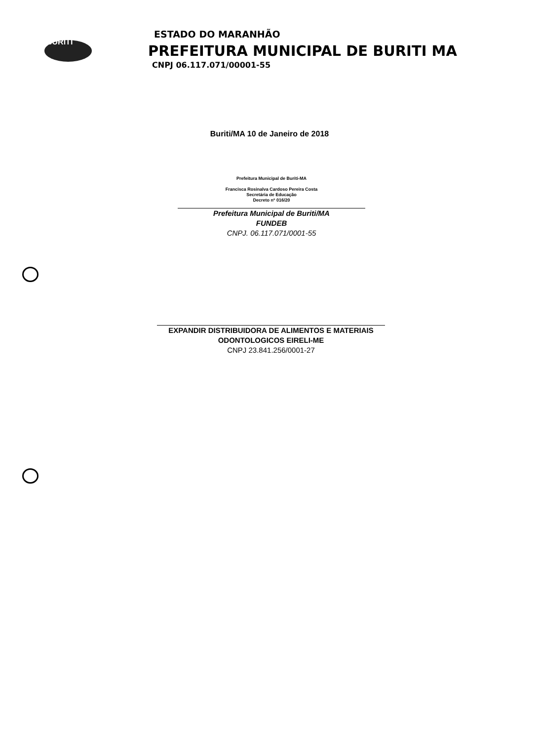BURITI
ESTADO DO MARANHÃO
PREFEITURA MUNICIPAL DE BURITI MA
CNPJ 06.117.071/00001-55
Buriti/MA 10 de Janeiro de 2018
Prefeitura Municipal de Buriti-MA
Francisca Rosinalva Cardoso Pereira Costa
Secretária de Educação
Decreto nº 016/20
Prefeitura Municipal de Buriti/MA
FUNDEB
CNPJ. 06.117.071/0001-55
EXPANDIR DISTRIBUIDORA DE ALIMENTOS E MATERIAIS
ODONTOLOGICOS EIRELI-ME
CNPJ 23.841.256/0001-27